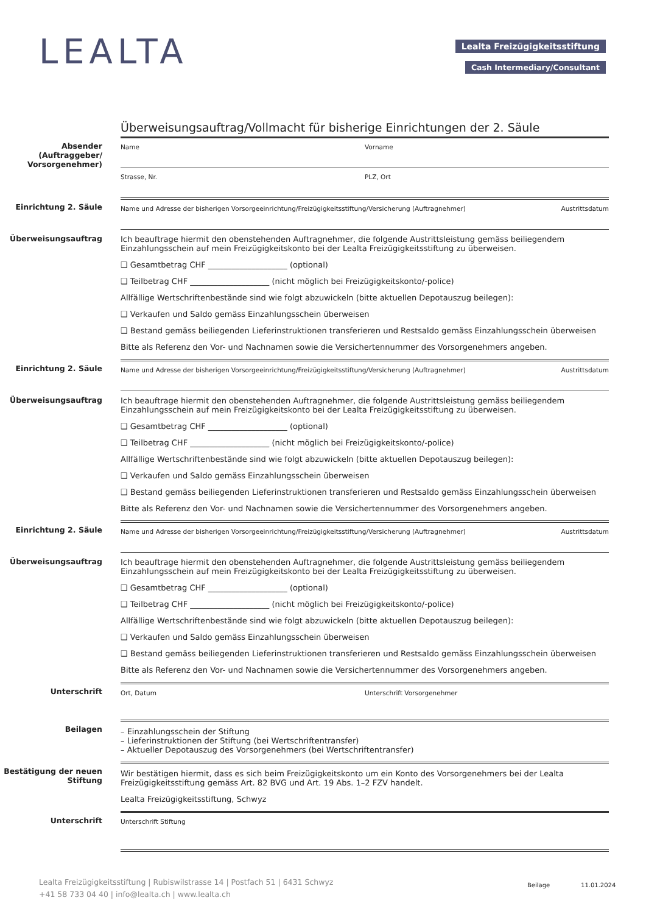LEALTA Lealta Freizügigkeitsstiftung
Cash Intermediary/Consultant
Überweisungsauftrag/Vollmacht für bisherige Einrichtungen der 2. Säule
Absender (Auftraggeber/ Vorsorge­nehmer)
Name Vorname
Strasse, Nr. PLZ, Ort
Einrichtung 2. Säule
Name und Adresse der bisherigen Vorsorgeeinrichtung/Freizügigkeitsstiftung/Versicherung (Auftragnehmer) Austrittsdatum
Überweisungs­auftrag Ich beauftrage hiermit den obenstehenden Auftragnehmer, die folgende Austrittsleistung gemäss beiliegendem Einzahlungsschein auf mein Freizügigkeitskonto bei der Lealta Freizügigkeitsstiftung zu überweisen.
❑ Gesamtbetrag CHF ____________________ (optional)
❑ Teilbetrag CHF ____________________ (nicht möglich bei Freizügigkeitskonto/-police)
Allfällige Wertschriftenbestände sind wie folgt abzuwickeln (bitte aktuellen Depotauszug beilegen):
❑ Verkaufen und Saldo gemäss Einzahlungsschein überweisen
❑ Bestand gemäss beiliegenden Lieferinstruktionen transferieren und Restsaldo gemäss Einzahlungsschein überweisen
Bitte als Referenz den Vor- und Nachnamen sowie die Versichertennummer des Vorsorgenehmers angeben.
Einrichtung 2. Säule
Name und Adresse der bisherigen Vorsorgeeinrichtung/Freizügigkeitsstiftung/Versicherung (Auftragnehmer) Austrittsdatum
Überweisungs­auftrag Ich beauftrage hiermit den obenstehenden Auftragnehmer, die folgende Austrittsleistung gemäss beiliegendem Einzahlungsschein auf mein Freizügigkeitskonto bei der Lealta Freizügigkeitsstiftung zu überweisen.
❑ Gesamtbetrag CHF ____________________ (optional)
❑ Teilbetrag CHF ____________________ (nicht möglich bei Freizügigkeitskonto/-police)
Allfällige Wertschriftenbestände sind wie folgt abzuwickeln (bitte aktuellen Depotauszug beilegen):
❑ Verkaufen und Saldo gemäss Einzahlungsschein überweisen
❑ Bestand gemäss beiliegenden Lieferinstruktionen transferieren und Restsaldo gemäss Einzahlungsschein überweisen
Bitte als Referenz den Vor- und Nachnamen sowie die Versichertennummer des Vorsorgenehmers angeben.
Einrichtung 2. Säule
Name und Adresse der bisherigen Vorsorgeeinrichtung/Freizügigkeitsstiftung/Versicherung (Auftragnehmer) Austrittsdatum
Überweisungs­auftrag Ich beauftrage hiermit den obenstehenden Auftragnehmer, die folgende Austrittsleistung gemäss beiliegendem Einzahlungsschein auf mein Freizügigkeitskonto bei der Lealta Freizügigkeitsstiftung zu überweisen.
❑ Gesamtbetrag CHF ____________________ (optional)
❑ Teilbetrag CHF ____________________ (nicht möglich bei Freizügigkeitskonto/-police)
Allfällige Wertschriftenbestände sind wie folgt abzuwickeln (bitte aktuellen Depotauszug beilegen):
❑ Verkaufen und Saldo gemäss Einzahlungsschein überweisen
❑ Bestand gemäss beiliegenden Lieferinstruktionen transferieren und Restsaldo gemäss Einzahlungsschein überweisen
Bitte als Referenz den Vor- und Nachnamen sowie die Versichertennummer des Vorsorgenehmers angeben.
Unterschrift
Ort, Datum Unterschrift Vorsorgenehmer
Beilagen – Einzahlungsschein der Stiftung
– Lieferinstruktionen der Stiftung (bei Wertschriftentransfer)
– Aktueller Depotauszug des Vorsorgenehmers (bei Wertschriftentransfer)
Bestätigung der neuen Stiftung
Wir bestätigen hiermit, dass es sich beim Freizügigkeitskonto um ein Konto des Vorsorgenehmers bei der Lealta Freizügigkeitsstiftung gemäss Art. 82 BVG und Art. 19 Abs. 1–2 FZV handelt.
Lealta Freizügigkeitsstiftung, Schwyz
Unterschrift
Unterschrift Stiftung
Lealta Freizügigkeitsstiftung | Rubiswilstrasse 14 | Postfach 51 | 6431 Schwyz
+41 58 733 04 40 | info@lealta.ch | www.lealta.ch
Beilage 11.01.2024